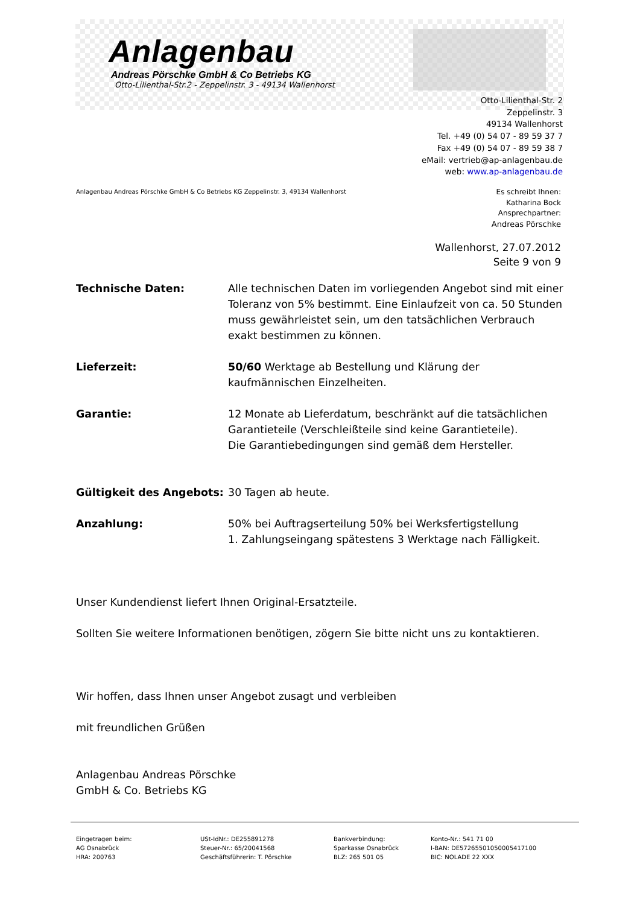Anlagenbau
Andreas Pörschke GmbH & Co Betriebs KG
Otto-Lilienthal-Str.2 - Zeppelinstr. 3 - 49134 Wallenhorst
Otto-Lilienthal-Str. 2
Zeppelinstr. 3
49134 Wallenhorst
Tel. +49 (0) 54 07 - 89 59 37 7
Fax +49 (0) 54 07 - 89 59 38 7
eMail: vertrieb@ap-anlagenbau.de
web: www.ap-anlagenbau.de
Anlagenbau Andreas Pörschke GmbH & Co Betriebs KG Zeppelinstr. 3, 49134 Wallenhorst
Es schreibt Ihnen:
Katharina Bock
Ansprechpartner:
Andreas Pörschke
Wallenhorst, 27.07.2012
Seite 9 von 9
Technische Daten: Alle technischen Daten im vorliegenden Angebot sind mit einer Toleranz von 5% bestimmt. Eine Einlaufzeit von ca. 50 Stunden muss gewährleistet sein, um den tatsächlichen Verbrauch exakt bestimmen zu können.
Lieferzeit: 50/60 Werktage ab Bestellung und Klärung der kaufmännischen Einzelheiten.
Garantie: 12 Monate ab Lieferdatum, beschränkt auf die tatsächlichen Garantieteile (Verschleißteile sind keine Garantieteile).
Die Garantiebedingungen sind gemäß dem Hersteller.
Gültigkeit des Angebots: 30 Tagen ab heute.
Anzahlung: 50% bei Auftragserteilung 50% bei Werksfertigstellung
1. Zahlungseingang spätestens 3 Werktage nach Fälligkeit.
Unser Kundendienst liefert Ihnen Original-Ersatzteile.
Sollten Sie weitere Informationen benötigen, zögern Sie bitte nicht uns zu kontaktieren.
Wir hoffen, dass Ihnen unser Angebot zusagt und verbleiben
mit freundlichen Grüßen
Anlagenbau Andreas Pörschke
GmbH & Co. Betriebs KG
Eingetragen beim:
AG Osnabrück
HRA: 200763
USt-IdNr.: DE255891278
Steuer-Nr.: 65/20041568
Geschäftsführerin: T. Pörschke
Bankverbindung:
Sparkasse Osnabrück
BLZ: 265 501 05
Konto-Nr.: 541 71 00
I-BAN: DE57265501050005417100
BIC: NOLADE 22 XXX